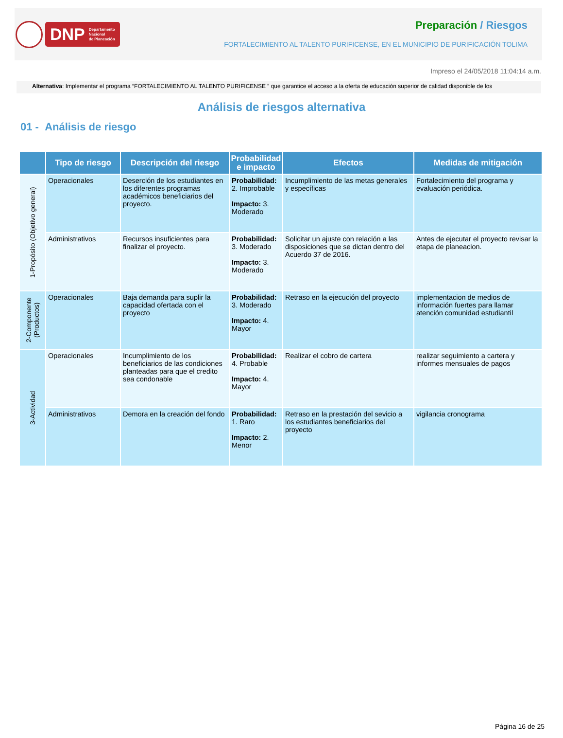DNP Departamento
Nacional
de Planeación
Preparación / Riesgos
FORTALECIMIENTO AL TALENTO PURIFICENSE, EN EL MUNICIPIO DE PURIFICACIÓN TOLIMA
Impreso el 24/05/2018 11:04:14 a.m.
Alternativa: Implementar el programa “FORTALECIMIENTO AL TALENTO PURIFICENSE ” que garantice el acceso a la oferta de educación superior de calidad disponible de los
Análisis de riesgos alternativa
01 - Análisis de riesgo
| | Tipo de riesgo | Descripción del riesgo | Probabilidad e impacto | Efectos | Medidas de mitigación |
| --- | --- | --- | --- | --- | --- |
| 1-Propósito (Objetivo general) | Operacionales | Deserción de los estudiantes en los diferentes programas académicos beneficiarios del proyecto. | Probabilidad: 2. Improbable Impacto: 3. Moderado | Incumplimiento de las metas generales y específicas | Fortalecimiento del programa y evaluación periódica. |
| | Administrativos | Recursos insuficientes para finalizar el proyecto. | Probabilidad: 3. Moderado Impacto: 3. Moderado | Solicitar un ajuste con relación a las disposiciones que se dictan dentro del Acuerdo 37 de 2016. | Antes de ejecutar el proyecto revisar la etapa de planeacion. |
| 2-Componente (Productos) | Operacionales | Baja demanda para suplir la capacidad ofertada con el proyecto | Probabilidad: 3. Moderado Impacto: 4. Mayor | Retraso en la ejecución del proyecto | implementacion de medios de información fuertes para llamar atención comunidad estudiantil |
| 3-Actividad | Operacionales | Incumplimiento de los beneficiarios de las condiciones planteadas para que el credito sea condonable | Probabilidad: 4. Probable Impacto: 4. Mayor | Realizar el cobro de cartera | realizar seguimiento a cartera y informes mensuales de pagos |
| | Administrativos | Demora en la creación del fondo | Probabilidad: 1. Raro Impacto: 2. Menor | Retraso en la prestación del sevicio a los estudiantes beneficiarios del proyecto | vigilancia cronograma |
Página 16 de 25